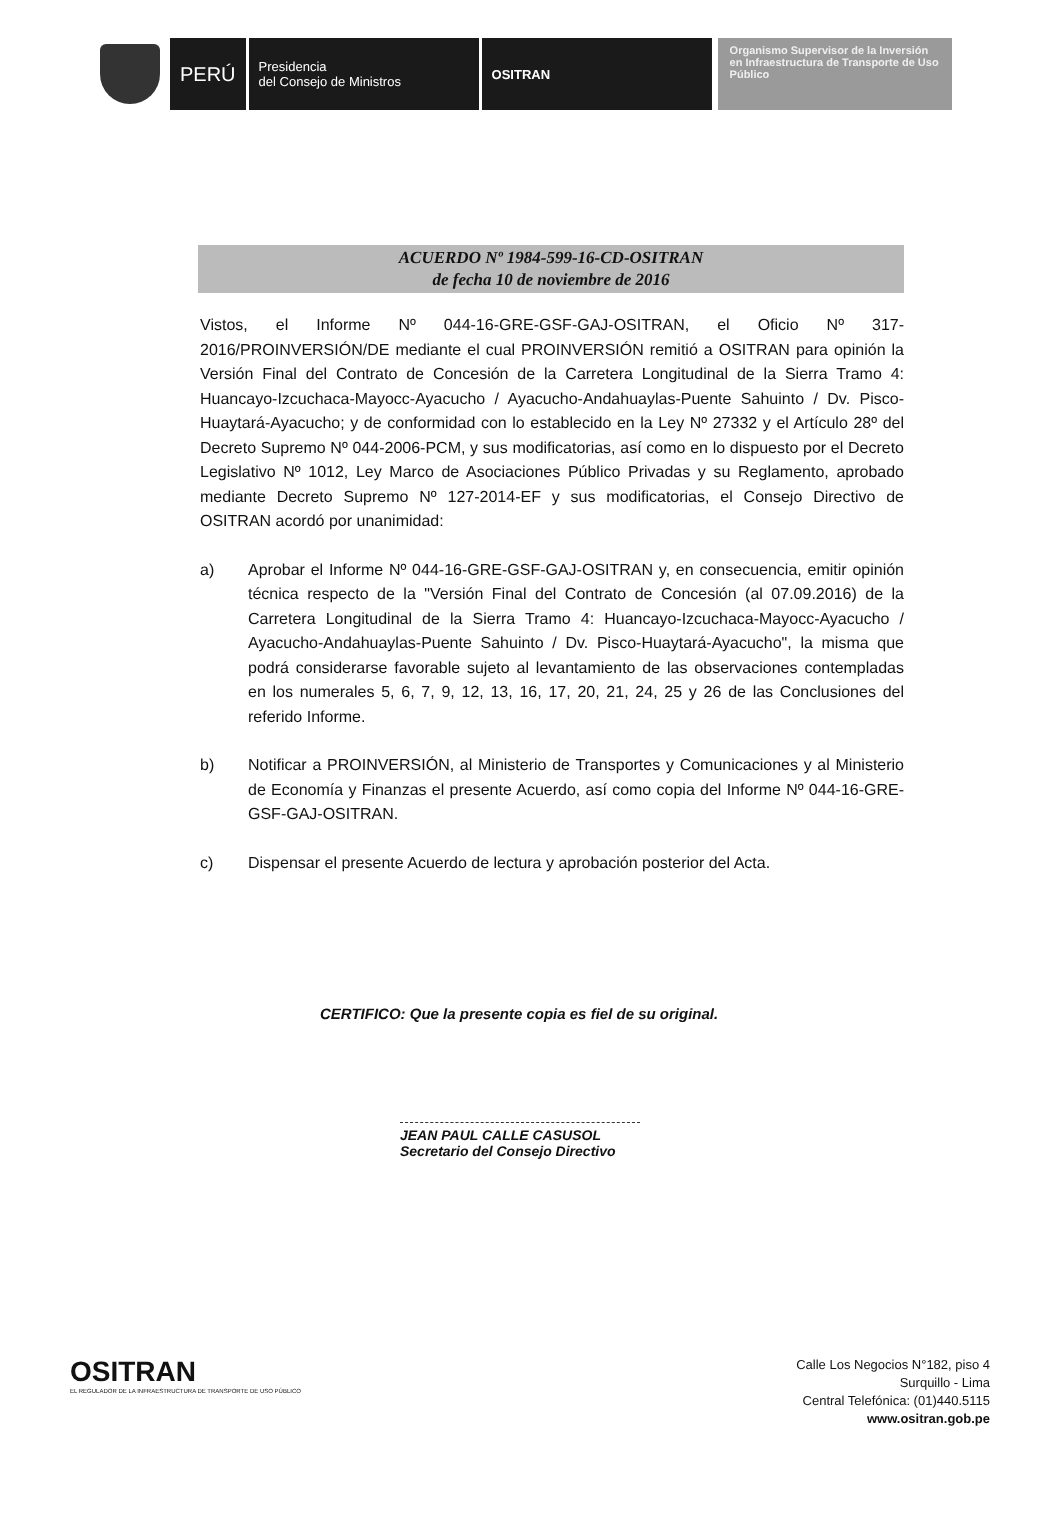PERÚ
Presidencia
del Consejo de Ministros
OSITRAN
Organismo Supervisor de la Inversión en Infraestructura de Transporte de Uso Público
ACUERDO Nº 1984-599-16-CD-OSITRAN
de fecha 10 de noviembre de 2016
Vistos, el Informe Nº 044-16-GRE-GSF-GAJ-OSITRAN, el Oficio Nº 317-2016/PROINVERSIÓN/DE mediante el cual PROINVERSIÓN remitió a OSITRAN para opinión la Versión Final del Contrato de Concesión de la Carretera Longitudinal de la Sierra Tramo 4: Huancayo-Izcuchaca-Mayocc-Ayacucho / Ayacucho-Andahuaylas-Puente Sahuinto / Dv. Pisco-Huaytará-Ayacucho; y de conformidad con lo establecido en la Ley Nº 27332 y el Artículo 28º del Decreto Supremo Nº 044-2006-PCM, y sus modificatorias, así como en lo dispuesto por el Decreto Legislativo Nº 1012, Ley Marco de Asociaciones Público Privadas y su Reglamento, aprobado mediante Decreto Supremo Nº 127-2014-EF y sus modificatorias, el Consejo Directivo de OSITRAN acordó por unanimidad:
a) Aprobar el Informe Nº 044-16-GRE-GSF-GAJ-OSITRAN y, en consecuencia, emitir opinión técnica respecto de la "Versión Final del Contrato de Concesión (al 07.09.2016) de la Carretera Longitudinal de la Sierra Tramo 4: Huancayo-Izcuchaca-Mayocc-Ayacucho / Ayacucho-Andahuaylas-Puente Sahuinto / Dv. Pisco-Huaytará-Ayacucho", la misma que podrá considerarse favorable sujeto al levantamiento de las observaciones contempladas en los numerales 5, 6, 7, 9, 12, 13, 16, 17, 20, 21, 24, 25 y 26 de las Conclusiones del referido Informe.
b) Notificar a PROINVERSIÓN, al Ministerio de Transportes y Comunicaciones y al Ministerio de Economía y Finanzas el presente Acuerdo, así como copia del Informe Nº 044-16-GRE-GSF-GAJ-OSITRAN.
c) Dispensar el presente Acuerdo de lectura y aprobación posterior del Acta.
CERTIFICO: Que la presente copia es fiel de su original.
JEAN PAUL CALLE CASUSOL
Secretario del Consejo Directivo
OSITRAN
EL REGULADOR DE LA INFRAESTRUCTURA DE TRANSPORTE DE USO PÚBLICO
Calle Los Negocios N°182, piso 4
Surquillo - Lima
Central Telefónica: (01)440.5115
www.ositran.gob.pe